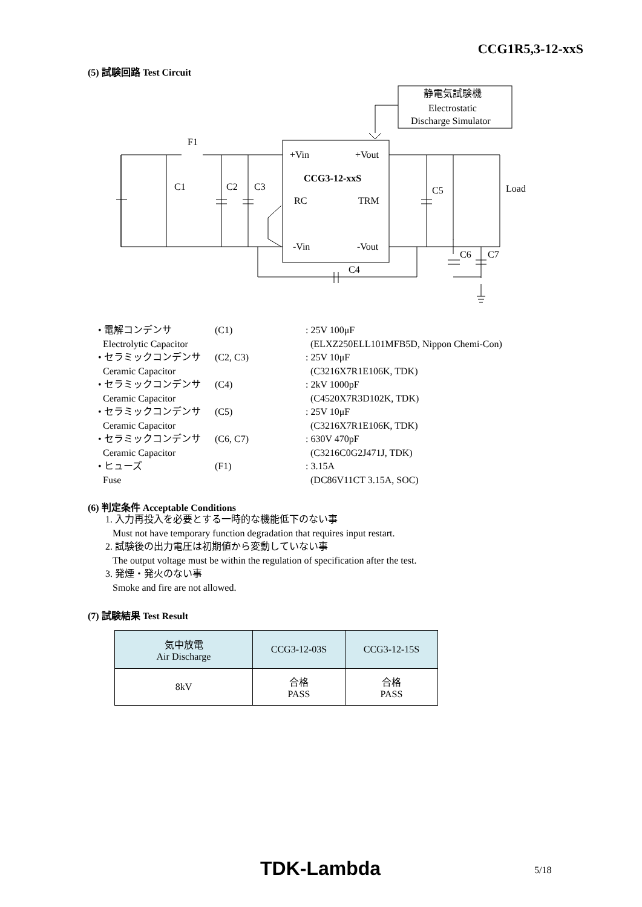CCG1R5,3-12-xxS
(5) 試験回路 Test Circuit
F1
C1
C2
C3
+Vin
+Vout
CCG3-12-xxS
RC
TRM
-Vin
-Vout
C5
Load
C6
C7
C4
静電気試験機
Electrostatic
Discharge Simulator
| • 電解コンデンサ | (C1) | : 25V 100μF |
| Electrolytic Capacitor | | (ELXZ250ELL101MFB5D, Nippon Chemi-Con) |
| • セラミックコンデンサ | (C2, C3) | : 25V 10μF |
| Ceramic Capacitor | | (C3216X7R1E106K, TDK) |
| • セラミックコンデンサ | (C4) | : 2kV 1000pF |
| Ceramic Capacitor | | (C4520X7R3D102K, TDK) |
| • セラミックコンデンサ | (C5) | : 25V 10μF |
| Ceramic Capacitor | | (C3216X7R1E106K, TDK) |
| • セラミックコンデンサ | (C6, C7) | : 630V 470pF |
| Ceramic Capacitor | | (C3216C0G2J471J, TDK) |
| • ヒューズ | (F1) | : 3.15A |
| Fuse | | (DC86V11CT 3.15A, SOC) |
(6) 判定条件 Acceptable Conditions
1. 入力再投入を必要とする一時的な機能低下のない事
Must not have temporary function degradation that requires input restart.
2. 試験後の出力電圧は初期値から変動していない事
The output voltage must be within the regulation of specification after the test.
3. 発煙・発火のない事
Smoke and fire are not allowed.
(7) 試験結果 Test Result
| 気中放電 Air Discharge | CCG3-12-03S | CCG3-12-15S |
| --- | --- | --- |
| 8kV | 合格 PASS | 合格 PASS |
TDK-Lambda 5/18